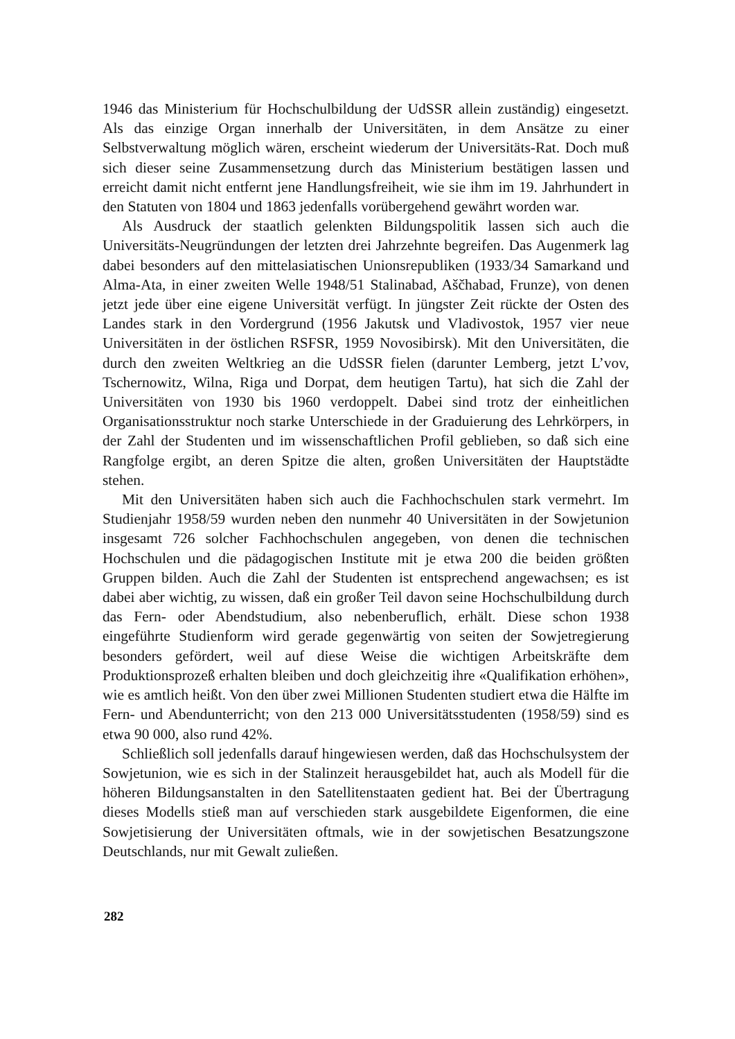1946 das Ministerium für Hochschulbildung der UdSSR allein zuständig) eingesetzt. Als das einzige Organ innerhalb der Universitäten, in dem Ansätze zu einer Selbstverwaltung möglich wären, erscheint wiederum der Universitäts-Rat. Doch muß sich dieser seine Zusammensetzung durch das Ministerium bestätigen lassen und erreicht damit nicht entfernt jene Handlungsfreiheit, wie sie ihm im 19. Jahrhundert in den Statuten von 1804 und 1863 jedenfalls vorübergehend gewährt worden war.
Als Ausdruck der staatlich gelenkten Bildungspolitik lassen sich auch die Universitäts-Neugründungen der letzten drei Jahrzehnte begreifen. Das Augenmerk lag dabei besonders auf den mittelasiatischen Unionsrepubliken (1933/34 Samarkand und Alma-Ata, in einer zweiten Welle 1948/51 Stalinabad, Aščhabad, Frunze), von denen jetzt jede über eine eigene Universität verfügt. In jüngster Zeit rückte der Osten des Landes stark in den Vordergrund (1956 Jakutsk und Vladivostok, 1957 vier neue Universitäten in der östlichen RSFSR, 1959 Novosibirsk). Mit den Universitäten, die durch den zweiten Weltkrieg an die UdSSR fielen (darunter Lemberg, jetzt L’vov, Tschernowitz, Wilna, Riga und Dorpat, dem heutigen Tartu), hat sich die Zahl der Universitäten von 1930 bis 1960 verdoppelt. Dabei sind trotz der einheitlichen Organisationsstruktur noch starke Unterschiede in der Graduierung des Lehrkörpers, in der Zahl der Studenten und im wissenschaftlichen Profil geblieben, so daß sich eine Rangfolge ergibt, an deren Spitze die alten, großen Universitäten der Hauptstädte stehen.
Mit den Universitäten haben sich auch die Fachhochschulen stark vermehrt. Im Studienjahr 1958/59 wurden neben den nunmehr 40 Universitäten in der Sowjetunion insgesamt 726 solcher Fachhochschulen angegeben, von denen die technischen Hochschulen und die pädagogischen Institute mit je etwa 200 die beiden größten Gruppen bilden. Auch die Zahl der Studenten ist entsprechend angewachsen; es ist dabei aber wichtig, zu wissen, daß ein großer Teil davon seine Hochschulbildung durch das Fern- oder Abendstudium, also nebenberuflich, erhält. Diese schon 1938 eingeführte Studienform wird gerade gegenwärtig von seiten der Sowjetregierung besonders gefördert, weil auf diese Weise die wichtigen Arbeitskräfte dem Produktionsprozeß erhalten bleiben und doch gleichzeitig ihre «Qualifikation erhöhen», wie es amtlich heißt. Von den über zwei Millionen Studenten studiert etwa die Hälfte im Fern- und Abendunterricht; von den 213 000 Universitätsstudenten (1958/59) sind es etwa 90 000, also rund 42%.
Schließlich soll jedenfalls darauf hingewiesen werden, daß das Hochschulsystem der Sowjetunion, wie es sich in der Stalinzeit herausgebildet hat, auch als Modell für die höheren Bildungsanstalten in den Satellitenstaaten gedient hat. Bei der Übertragung dieses Modells stieß man auf verschieden stark ausgebildete Eigenformen, die eine Sowjetisierung der Universitäten oftmals, wie in der sowjetischen Besatzungszone Deutschlands, nur mit Gewalt zuließen.
282